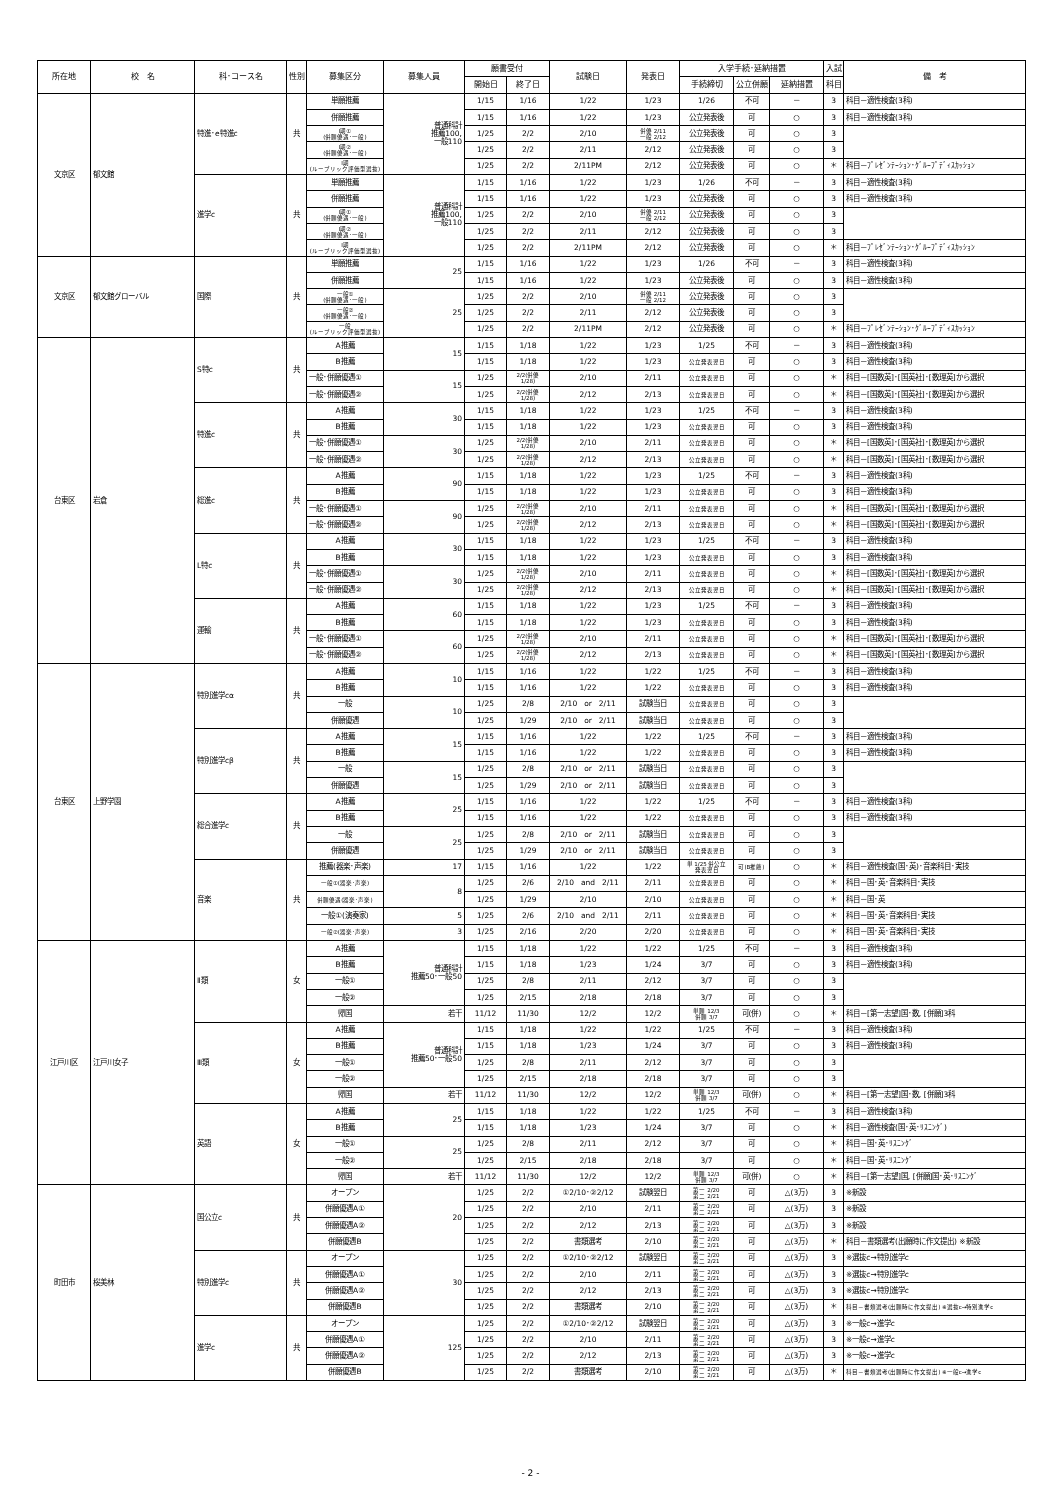| 所在地 | 校 名 | 科･コース名 | 性別 | 募集区分 | 募集人員 | 願書受付 | | 試験日 | 発表日 | 入学手続･延納措置 | | | 入試 | 備 考 |
| --- | --- | --- | --- | --- | --- | --- | --- | --- | --- | --- | --- | --- | --- | --- |
| | | | | | | 開始日 | 終了日 | | | 手続締切 | 公立併願 | 延納措置 | 科目 | |
| 文京区 | 郁文館 | 特進･e特進c | 共 | 単願推薦 | 普通科計 推薦100, 一般110 | 1/15 | 1/16 | 1/22 | 1/23 | 1/26 | 不可 | － | 3 | 科目－適性検査(3科) |
| | | | | 併願推薦 | | 1/15 | 1/16 | 1/22 | 1/23 | 公立発表後 | 可 | ○ | 3 | 科目－適性検査(3科) |
| | | | | Ⅰ期① (併願優遇･一般) | | 1/25 | 2/2 | 2/10 | 併優 2/11 一般 2/12 | 公立発表後 | 可 | ○ | 3 | |
| | | | | Ⅰ期② (併願優遇･一般) | | 1/25 | 2/2 | 2/11 | 2/12 | 公立発表後 | 可 | ○ | 3 | |
| | | | | Ⅰ期 (ルーブリック評価型選抜) | | 1/25 | 2/2 | 2/11PM | 2/12 | 公立発表後 | 可 | ○ | ＊ | 科目－ﾌﾟﾚｾﾞﾝﾃｰｼｮﾝ･ｸﾞﾙｰﾌﾟﾃﾞｨｽｶｯｼｮﾝ |
| | | 進学c | 共 | 単願推薦 | 普通科計 推薦100, 一般110 | 1/15 | 1/16 | 1/22 | 1/23 | 1/26 | 不可 | － | 3 | 科目－適性検査(3科) |
| | | | | 併願推薦 | | 1/15 | 1/16 | 1/22 | 1/23 | 公立発表後 | 可 | ○ | 3 | 科目－適性検査(3科) |
| | | | | Ⅰ期① (併願優遇･一般) | | 1/25 | 2/2 | 2/10 | 併優 2/11 一般 2/12 | 公立発表後 | 可 | ○ | 3 | |
| | | | | Ⅰ期② (併願優遇･一般) | | 1/25 | 2/2 | 2/11 | 2/12 | 公立発表後 | 可 | ○ | 3 | |
| | | | | Ⅰ期 (ルーブリック評価型選抜) | | 1/25 | 2/2 | 2/11PM | 2/12 | 公立発表後 | 可 | ○ | ＊ | 科目－ﾌﾟﾚｾﾞﾝﾃｰｼｮﾝ･ｸﾞﾙｰﾌﾟﾃﾞｨｽｶｯｼｮﾝ |
| 文京区 | 郁文館グローバル | 国際 | 共 | 単願推薦 | 25 | 1/15 | 1/16 | 1/22 | 1/23 | 1/26 | 不可 | － | 3 | 科目－適性検査(3科) |
| | | | | 併願推薦 | | 1/15 | 1/16 | 1/22 | 1/23 | 公立発表後 | 可 | ○ | 3 | 科目－適性検査(3科) |
| | | | | 一般① (併願優遇･一般) | 25 | 1/25 | 2/2 | 2/10 | 併優 2/11 一般 2/12 | 公立発表後 | 可 | ○ | 3 | |
| | | | | 一般② (併願優遇･一般) | | 1/25 | 2/2 | 2/11 | 2/12 | 公立発表後 | 可 | ○ | 3 | |
| | | | | 一般 (ルーブリック評価型選抜) | | 1/25 | 2/2 | 2/11PM | 2/12 | 公立発表後 | 可 | ○ | ＊ | 科目－ﾌﾟﾚｾﾞﾝﾃｰｼｮﾝ･ｸﾞﾙｰﾌﾟﾃﾞｨｽｶｯｼｮﾝ |
| 台東区 | 岩倉 | S特c | 共 | A推薦 | 15 | 1/15 | 1/18 | 1/22 | 1/23 | 1/25 | 不可 | － | 3 | 科目－適性検査(3科) |
| | | | | B推薦 | | 1/15 | 1/18 | 1/22 | 1/23 | 公立発表翌日 | 可 | ○ | 3 | 科目－適性検査(3科) |
| | | | | 一般･併願優遇① | 15 | 1/25 | 2/2(併優 1/28) | 2/10 | 2/11 | 公立発表翌日 | 可 | ○ | ＊ | 科目－[国数英]･[国英社]･[数理英]から選択 |
| | | | | 一般･併願優遇② | | 1/25 | 2/2(併優 1/28) | 2/12 | 2/13 | 公立発表翌日 | 可 | ○ | ＊ | 科目－[国数英]･[国英社]･[数理英]から選択 |
| | | 特進c | 共 | A推薦 | 30 | 1/15 | 1/18 | 1/22 | 1/23 | 1/25 | 不可 | － | 3 | 科目－適性検査(3科) |
| | | | | B推薦 | | 1/15 | 1/18 | 1/22 | 1/23 | 公立発表翌日 | 可 | ○ | 3 | 科目－適性検査(3科) |
| | | | | 一般･併願優遇① | 30 | 1/25 | 2/2(併優 1/28) | 2/10 | 2/11 | 公立発表翌日 | 可 | ○ | ＊ | 科目－[国数英]･[国英社]･[数理英]から選択 |
| | | | | 一般･併願優遇② | | 1/25 | 2/2(併優 1/28) | 2/12 | 2/13 | 公立発表翌日 | 可 | ○ | ＊ | 科目－[国数英]･[国英社]･[数理英]から選択 |
| | | 総進c | 共 | A推薦 | 90 | 1/15 | 1/18 | 1/22 | 1/23 | 1/25 | 不可 | － | 3 | 科目－適性検査(3科) |
| | | | | B推薦 | | 1/15 | 1/18 | 1/22 | 1/23 | 公立発表翌日 | 可 | ○ | 3 | 科目－適性検査(3科) |
| | | | | 一般･併願優遇① | 90 | 1/25 | 2/2(併優 1/28) | 2/10 | 2/11 | 公立発表翌日 | 可 | ○ | ＊ | 科目－[国数英]･[国英社]･[数理英]から選択 |
| | | | | 一般･併願優遇② | | 1/25 | 2/2(併優 1/28) | 2/12 | 2/13 | 公立発表翌日 | 可 | ○ | ＊ | 科目－[国数英]･[国英社]･[数理英]から選択 |
| | | L特c | 共 | A推薦 | 30 | 1/15 | 1/18 | 1/22 | 1/23 | 1/25 | 不可 | － | 3 | 科目－適性検査(3科) |
| | | | | B推薦 | | 1/15 | 1/18 | 1/22 | 1/23 | 公立発表翌日 | 可 | ○ | 3 | 科目－適性検査(3科) |
| | | | | 一般･併願優遇① | 30 | 1/25 | 2/2(併優 1/28) | 2/10 | 2/11 | 公立発表翌日 | 可 | ○ | ＊ | 科目－[国数英]･[国英社]･[数理英]から選択 |
| | | | | 一般･併願優遇② | | 1/25 | 2/2(併優 1/28) | 2/12 | 2/13 | 公立発表翌日 | 可 | ○ | ＊ | 科目－[国数英]･[国英社]･[数理英]から選択 |
| | | 運輸 | 共 | A推薦 | 60 | 1/15 | 1/18 | 1/22 | 1/23 | 1/25 | 不可 | － | 3 | 科目－適性検査(3科) |
| | | | | B推薦 | | 1/15 | 1/18 | 1/22 | 1/23 | 公立発表翌日 | 可 | ○ | 3 | 科目－適性検査(3科) |
| | | | | 一般･併願優遇① | 60 | 1/25 | 2/2(併優 1/28) | 2/10 | 2/11 | 公立発表翌日 | 可 | ○ | ＊ | 科目－[国数英]･[国英社]･[数理英]から選択 |
| | | | | 一般･併願優遇② | | 1/25 | 2/2(併優 1/28) | 2/12 | 2/13 | 公立発表翌日 | 可 | ○ | ＊ | 科目－[国数英]･[国英社]･[数理英]から選択 |
| 台東区 | 上野学園 | 特別進学cα | 共 | A推薦 | 10 | 1/15 | 1/16 | 1/22 | 1/22 | 1/25 | 不可 | － | 3 | 科目－適性検査(3科) |
| | | | | B推薦 | | 1/15 | 1/16 | 1/22 | 1/22 | 公立発表翌日 | 可 | ○ | 3 | 科目－適性検査(3科) |
| | | | | 一般 | 10 | 1/25 | 2/8 | 2/10 or 2/11 | 試験当日 | 公立発表翌日 | 可 | ○ | 3 | |
| | | | | 併願優遇 | | 1/25 | 1/29 | 2/10 or 2/11 | 試験当日 | 公立発表翌日 | 可 | ○ | 3 | |
| | | 特別進学cβ | 共 | A推薦 | 15 | 1/15 | 1/16 | 1/22 | 1/22 | 1/25 | 不可 | － | 3 | 科目－適性検査(3科) |
| | | | | B推薦 | | 1/15 | 1/16 | 1/22 | 1/22 | 公立発表翌日 | 可 | ○ | 3 | 科目－適性検査(3科) |
| | | | | 一般 | 15 | 1/25 | 2/8 | 2/10 or 2/11 | 試験当日 | 公立発表翌日 | 可 | ○ | 3 | |
| | | | | 併願優遇 | | 1/25 | 1/29 | 2/10 or 2/11 | 試験当日 | 公立発表翌日 | 可 | ○ | 3 | |
| | | 総合進学c | 共 | A推薦 | 25 | 1/15 | 1/16 | 1/22 | 1/22 | 1/25 | 不可 | － | 3 | 科目－適性検査(3科) |
| | | | | B推薦 | | 1/15 | 1/16 | 1/22 | 1/22 | 公立発表翌日 | 可 | ○ | 3 | 科目－適性検査(3科) |
| | | | | 一般 | 25 | 1/25 | 2/8 | 2/10 or 2/11 | 試験当日 | 公立発表翌日 | 可 | ○ | 3 | |
| | | | | 併願優遇 | | 1/25 | 1/29 | 2/10 or 2/11 | 試験当日 | 公立発表翌日 | 可 | ○ | 3 | |
| | | 音楽 | 共 | 推薦(器楽･声楽) | 17 | 1/15 | 1/16 | 1/22 | 1/22 | 単 1/25 併公立 発表翌日 | 可(B推薦) | ○ | ＊ | 科目－適性検査(国･英)･音楽科目･実技 |
| | | | | 一般①(器楽･声楽) | 8 | 1/25 | 2/6 | 2/10 and 2/11 | 2/11 | 公立発表翌日 | 可 | ○ | ＊ | 科目－国･英･音楽科目･実技 |
| | | | | 併願優遇(器楽･声楽) | | 1/25 | 1/29 | 2/10 | 2/10 | 公立発表翌日 | 可 | ○ | ＊ | 科目－国･英 |
| | | | | 一般①(演奏家) | 5 | 1/25 | 2/6 | 2/10 and 2/11 | 2/11 | 公立発表翌日 | 可 | ○ | ＊ | 科目－国･英･音楽科目･実技 |
| | | | | 一般②(器楽･声楽) | 3 | 1/25 | 2/16 | 2/20 | 2/20 | 公立発表翌日 | 可 | ○ | ＊ | 科目－国･英･音楽科目･実技 |
| 江戸川区 | 江戸川女子 | Ⅱ類 | 女 | A推薦 | 普通科計 推薦50･一般50 | 1/15 | 1/18 | 1/22 | 1/22 | 1/25 | 不可 | － | 3 | 科目－適性検査(3科) |
| | | | | B推薦 | | 1/15 | 1/18 | 1/23 | 1/24 | 3/7 | 可 | ○ | 3 | 科目－適性検査(3科) |
| | | | | 一般① | | 1/25 | 2/8 | 2/11 | 2/12 | 3/7 | 可 | ○ | 3 | |
| | | | | 一般② | | 1/25 | 2/15 | 2/18 | 2/18 | 3/7 | 可 | ○ | 3 | |
| | | | | 帰国 | 若干 | 11/12 | 11/30 | 12/2 | 12/2 | 単願 12/3 併願 3/7 | 可(併) | ○ | ＊ | 科目－[第一志望]国･数, [併願]3科 |
| | | Ⅲ類 | 女 | A推薦 | 普通科計 推薦50･一般50 | 1/15 | 1/18 | 1/22 | 1/22 | 1/25 | 不可 | － | 3 | 科目－適性検査(3科) |
| | | | | B推薦 | | 1/15 | 1/18 | 1/23 | 1/24 | 3/7 | 可 | ○ | 3 | 科目－適性検査(3科) |
| | | | | 一般① | | 1/25 | 2/8 | 2/11 | 2/12 | 3/7 | 可 | ○ | 3 | |
| | | | | 一般② | | 1/25 | 2/15 | 2/18 | 2/18 | 3/7 | 可 | ○ | 3 | |
| | | | | 帰国 | 若干 | 11/12 | 11/30 | 12/2 | 12/2 | 単願 12/3 併願 3/7 | 可(併) | ○ | ＊ | 科目－[第一志望]国･数, [併願]3科 |
| | | 英語 | 女 | A推薦 | 25 | 1/15 | 1/18 | 1/22 | 1/22 | 1/25 | 不可 | － | 3 | 科目－適性検査(3科) |
| | | | | B推薦 | | 1/15 | 1/18 | 1/23 | 1/24 | 3/7 | 可 | ○ | ＊ | 科目－適性検査(国･英･ﾘｽﾆﾝｸﾞ) |
| | | | | 一般① | 25 | 1/25 | 2/8 | 2/11 | 2/12 | 3/7 | 可 | ○ | ＊ | 科目－国･英･ﾘｽﾆﾝｸﾞ |
| | | | | 一般② | | 1/25 | 2/15 | 2/18 | 2/18 | 3/7 | 可 | ○ | ＊ | 科目－国･英･ﾘｽﾆﾝｸﾞ |
| | | | | 帰国 | 若干 | 11/12 | 11/30 | 12/2 | 12/2 | 単願 12/3 併願 3/7 | 可(併) | ○ | ＊ | 科目－[第一志望]国, [併願]国･英･ﾘｽﾆﾝｸﾞ |
| 町田市 | 桜美林 | 国公立c | 共 | オープン | 20 | 1/25 | 2/2 | ①2/10･②2/12 | 試験翌日 | 第一 2/20 第二 2/21 | 可 | △(3万) | 3 | ※新設 |
| | | | | 併願優遇A① | | 1/25 | 2/2 | 2/10 | 2/11 | 第一 2/20 第二 2/21 | 可 | △(3万) | 3 | ※新設 |
| | | | | 併願優遇A② | | 1/25 | 2/2 | 2/12 | 2/13 | 第一 2/20 第二 2/21 | 可 | △(3万) | 3 | ※新設 |
| | | | | 併願優遇B | | 1/25 | 2/2 | 書類選考 | 2/10 | 第一 2/20 第二 2/21 | 可 | △(3万) | ＊ | 科目－書類選考(出願時に作文提出) ※新設 |
| | | 特別進学c | 共 | オープン | 30 | 1/25 | 2/2 | ①2/10･②2/12 | 試験翌日 | 第一 2/20 第二 2/21 | 可 | △(3万) | 3 | ※選抜c→特別進学c |
| | | | | 併願優遇A① | | 1/25 | 2/2 | 2/10 | 2/11 | 第一 2/20 第二 2/21 | 可 | △(3万) | 3 | ※選抜c→特別進学c |
| | | | | 併願優遇A② | | 1/25 | 2/2 | 2/12 | 2/13 | 第一 2/20 第二 2/21 | 可 | △(3万) | 3 | ※選抜c→特別進学c |
| | | | | 併願優遇B | | 1/25 | 2/2 | 書類選考 | 2/10 | 第一 2/20 第二 2/21 | 可 | △(3万) | ＊ | 科目－書類選考(出願時に作文提出) ※選抜c→特別進学c |
| | | 進学c | 共 | オープン | 125 | 1/25 | 2/2 | ①2/10･②2/12 | 試験翌日 | 第一 2/20 第二 2/21 | 可 | △(3万) | 3 | ※一般c→進学c |
| | | | | 併願優遇A① | | 1/25 | 2/2 | 2/10 | 2/11 | 第一 2/20 第二 2/21 | 可 | △(3万) | 3 | ※一般c→進学c |
| | | | | 併願優遇A② | | 1/25 | 2/2 | 2/12 | 2/13 | 第一 2/20 第二 2/21 | 可 | △(3万) | 3 | ※一般c→進学c |
| | | | | 併願優遇B | | 1/25 | 2/2 | 書類選考 | 2/10 | 第一 2/20 第二 2/21 | 可 | △(3万) | ＊ | 科目－書類選考(出願時に作文提出) ※一般c→進学c |
- 2 -